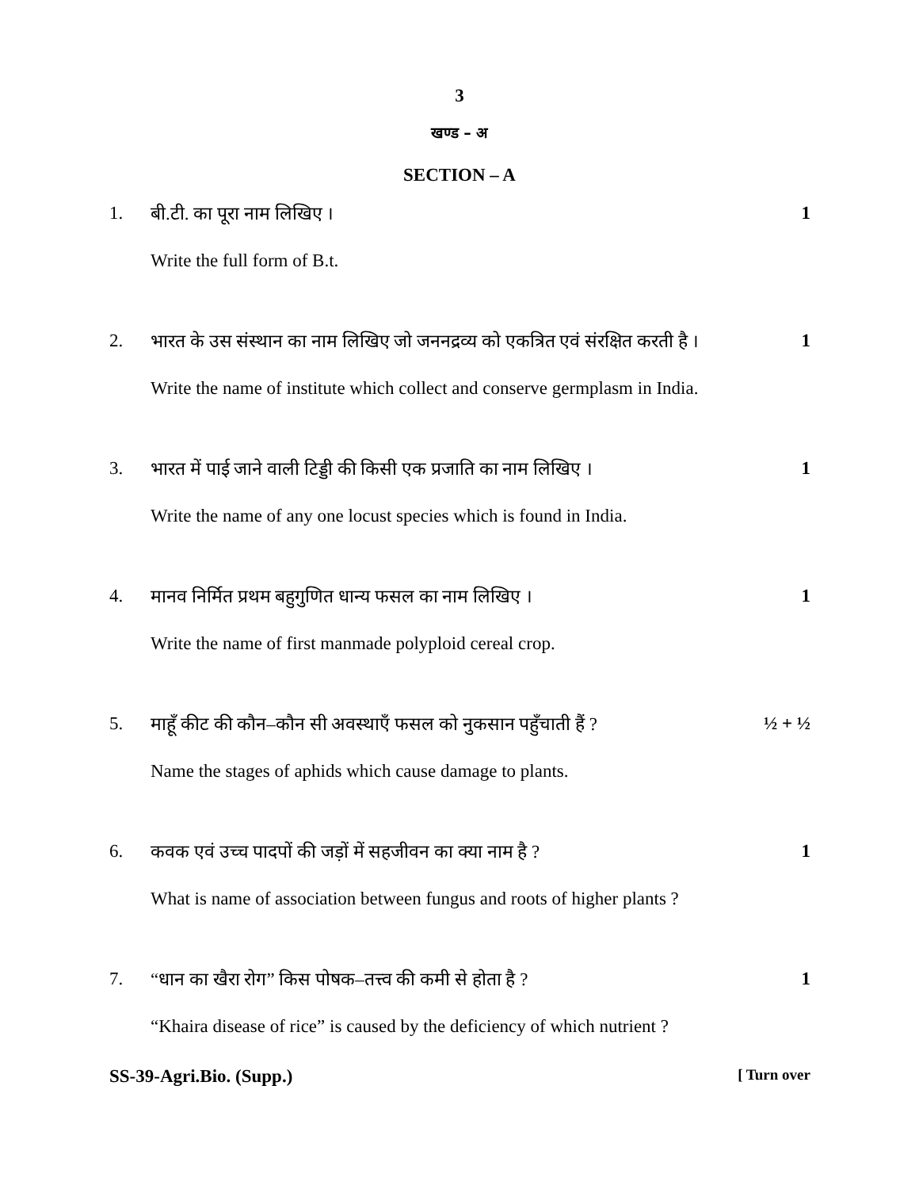3
खण्ड – अ
SECTION – A
1. बी.टी. का पूरा नाम लिखिए । 1
Write the full form of B.t.
2. भारत के उस संस्थान का नाम लिखिए जो जननद्रव्य को एकत्रित एवं संरक्षित करती है ।
1
Write the name of institute which collect and conserve germplasm in India.
3. भारत में पाई जाने वाली टिड्डी की किसी एक प्रजाति का नाम लिखिए ।
1
Write the name of any one locust species which is found in India.
4. मानव निर्मित प्रथम बहुगुणित धान्य फसल का नाम लिखिए ।
1
Write the name of first manmade polyploid cereal crop.
5. माहूँ कीट की कौन–कौन सी अवस्थाएँ फसल को नुकसान पहुँचाती हैं ?
½ + ½
Name the stages of aphids which cause damage to plants.
6. कवक एवं उच्च पादपों की जड़ों में सहजीवन का क्या नाम है ?
1
What is name of association between fungus and roots of higher plants ?
7. “धान का खैरा रोग” किस पोषक–तत्त्व की कमी से होता है ?
1
“Khaira disease of rice” is caused by the deficiency of which nutrient ?
SS-39-Agri.Bio. (Supp.) [ Turn over